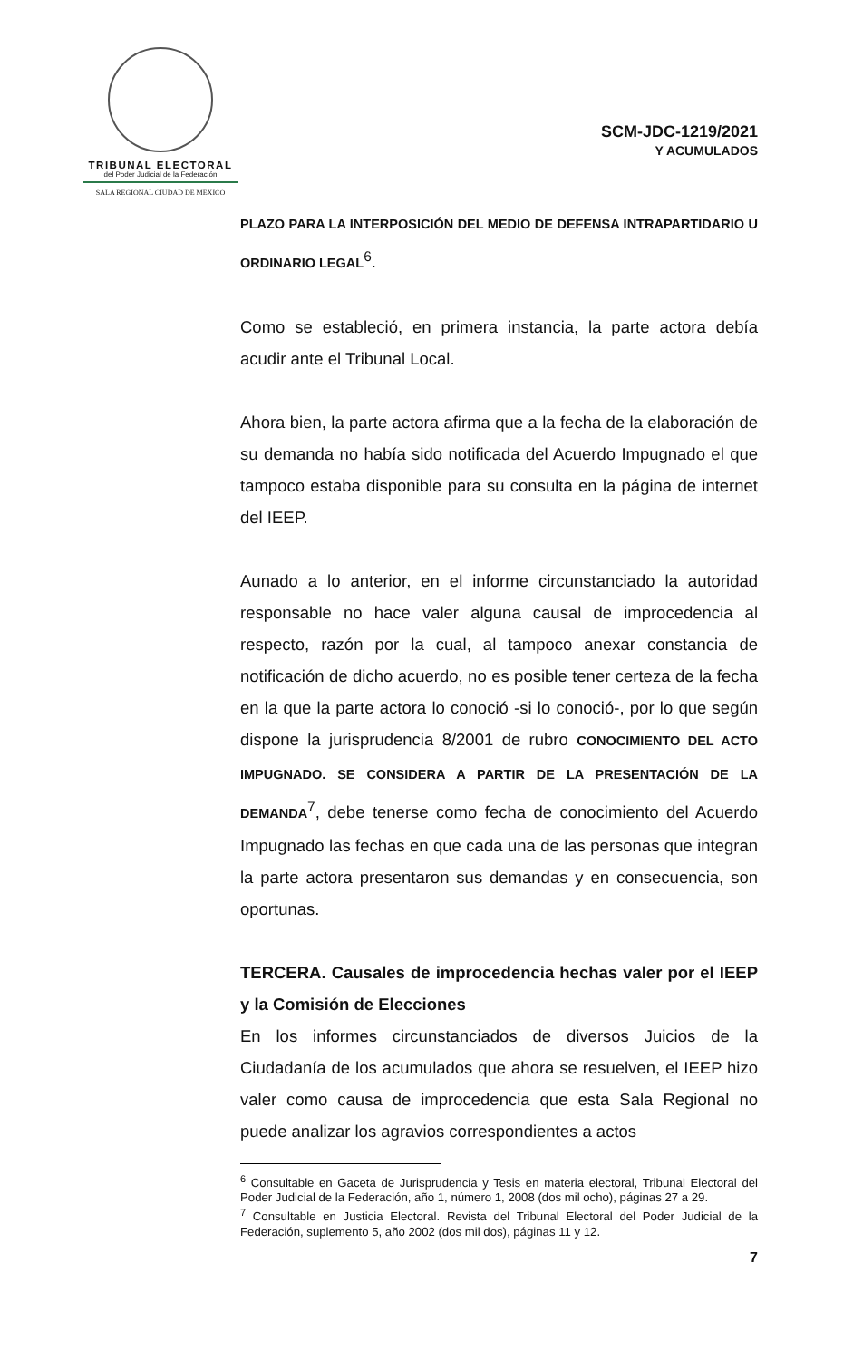TRIBUNAL ELECTORAL
del Poder Judicial de la Federación
SALA REGIONAL CIUDAD DE MÉXICO
SCM-JDC-1219/2021
Y ACUMULADOS
PLAZO PARA LA INTERPOSICIÓN DEL MEDIO DE DEFENSA INTRAPARTIDARIO U ORDINARIO LEGAL<sup>6</sup>.
Como se estableció, en primera instancia, la parte actora debía acudir ante el Tribunal Local.
Ahora bien, la parte actora afirma que a la fecha de la elaboración de su demanda no había sido notificada del Acuerdo Impugnado el que tampoco estaba disponible para su consulta en la página de internet del IEEP.
Aunado a lo anterior, en el informe circunstanciado la autoridad responsable no hace valer alguna causal de improcedencia al respecto, razón por la cual, al tampoco anexar constancia de notificación de dicho acuerdo, no es posible tener certeza de la fecha en la que la parte actora lo conoció -si lo conoció-, por lo que según dispone la jurisprudencia 8/2001 de rubro CONOCIMIENTO DEL ACTO IMPUGNADO. SE CONSIDERA A PARTIR DE LA PRESENTACIÓN DE LA DEMANDA<sup>7</sup>, debe tenerse como fecha de conocimiento del Acuerdo Impugnado las fechas en que cada una de las personas que integran la parte actora presentaron sus demandas y en consecuencia, son oportunas.
TERCERA. Causales de improcedencia hechas valer por el IEEP y la Comisión de Elecciones
En los informes circunstanciados de diversos Juicios de la Ciudadanía de los acumulados que ahora se resuelven, el IEEP hizo valer como causa de improcedencia que esta Sala Regional no puede analizar los agravios correspondientes a actos
<sup>6</sup> Consultable en Gaceta de Jurisprudencia y Tesis en materia electoral, Tribunal Electoral del Poder Judicial de la Federación, año 1, número 1, 2008 (dos mil ocho), páginas 27 a 29.
<sup>7</sup> Consultable en Justicia Electoral. Revista del Tribunal Electoral del Poder Judicial de la Federación, suplemento 5, año 2002 (dos mil dos), páginas 11 y 12.
7